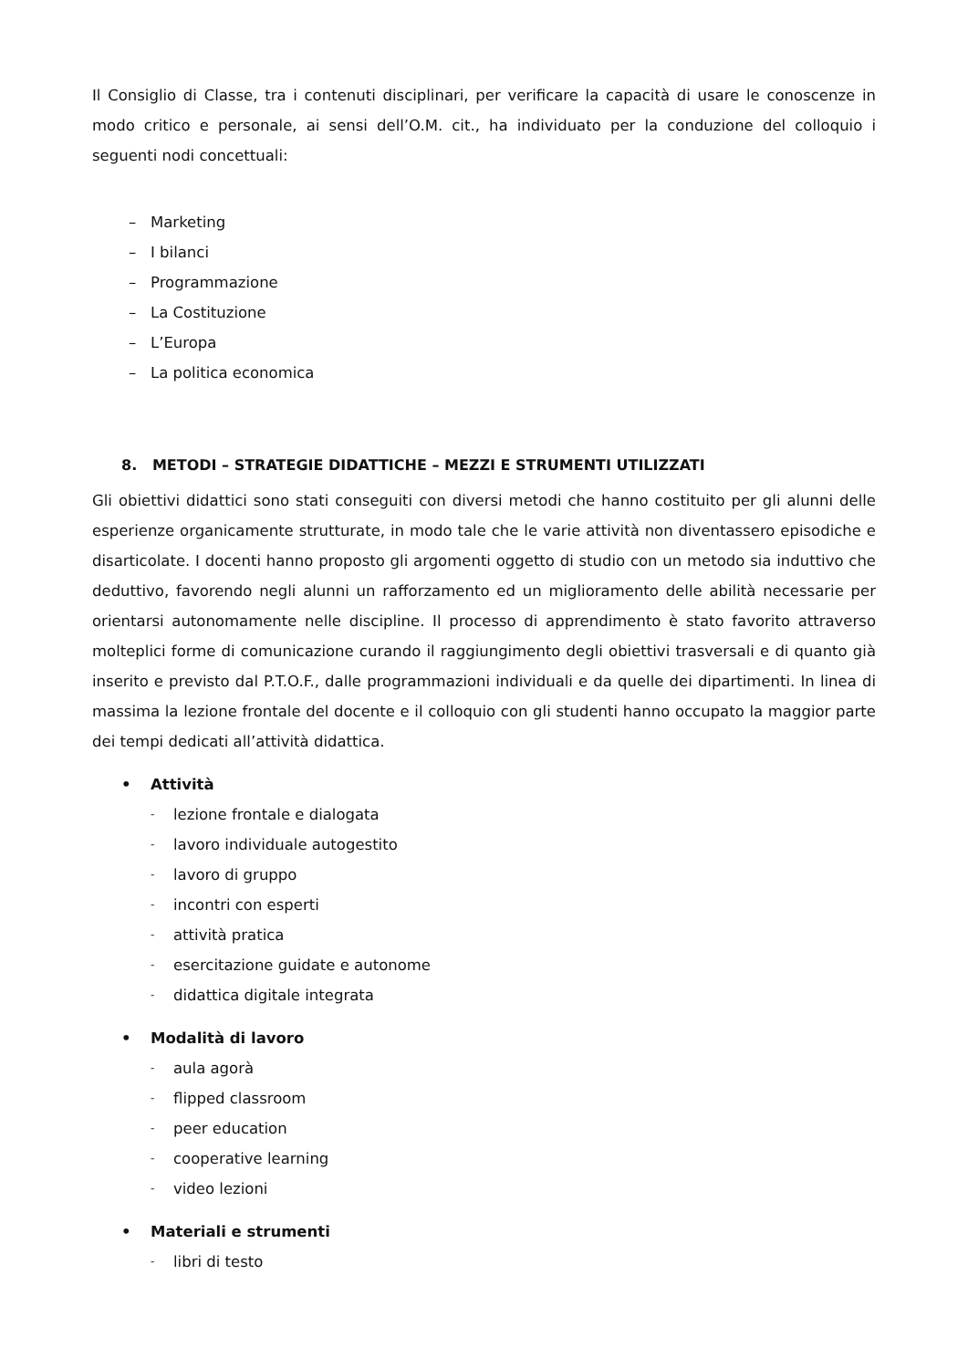Il Consiglio di Classe, tra i contenuti disciplinari, per verificare la capacità di usare le conoscenze in modo critico e personale, ai sensi dell’O.M. cit., ha individuato per la conduzione del colloquio i seguenti nodi concettuali:
– Marketing
– I bilanci
– Programmazione
– La Costituzione
– L’Europa
– La politica economica
8. METODI – STRATEGIE DIDATTICHE – MEZZI E STRUMENTI UTILIZZATI
Gli obiettivi didattici sono stati conseguiti con diversi metodi che hanno costituito per gli alunni delle esperienze organicamente strutturate, in modo tale che le varie attività non diventassero episodiche e disarticolate. I docenti hanno proposto gli argomenti oggetto di studio con un metodo sia induttivo che deduttivo, favorendo negli alunni un rafforzamento ed un miglioramento delle abilità necessarie per orientarsi autonomamente nelle discipline. Il processo di apprendimento è stato favorito attraverso molteplici forme di comunicazione curando il raggiungimento degli obiettivi trasversali e di quanto già inserito e previsto dal P.T.O.F., dalle programmazioni individuali e da quelle dei dipartimenti. In linea di massima la lezione frontale del docente e il colloquio con gli studenti hanno occupato la maggior parte dei tempi dedicati all’attività didattica.
• Attività
- lezione frontale e dialogata
- lavoro individuale autogestito
- lavoro di gruppo
- incontri con esperti
- attività pratica
- esercitazione guidate e autonome
- didattica digitale integrata
• Modalità di lavoro
- aula agorà
- flipped classroom
- peer education
- cooperative learning
- video lezioni
• Materiali e strumenti
- libri di testo